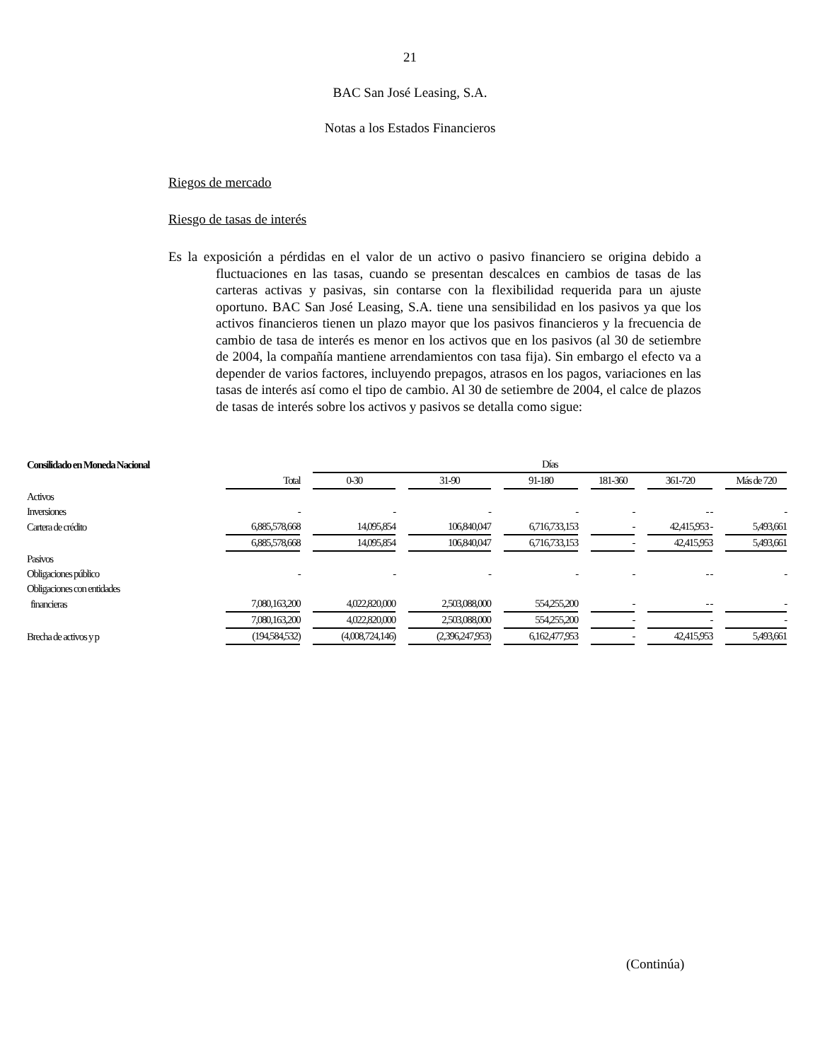21
BAC San José Leasing, S.A.
Notas a los Estados Financieros
Riegos de mercado
Riesgo de tasas de interés
Es la exposición a pérdidas en el valor de un activo o pasivo financiero se origina debido a fluctuaciones en las tasas, cuando se presentan descalces en cambios de tasas de las carteras activas y pasivas, sin contarse con la flexibilidad requerida para un ajuste oportuno. BAC San José Leasing, S.A. tiene una sensibilidad en los pasivos ya que los activos financieros tienen un plazo mayor que los pasivos financieros y la frecuencia de cambio de tasa de interés es menor en los activos que en los pasivos (al 30 de setiembre de 2004, la compañía mantiene arrendamientos con tasa fija). Sin embargo el efecto va a depender de varios factores, incluyendo prepagos, atrasos en los pagos, variaciones en las tasas de interés así como el tipo de cambio. Al 30 de setiembre de 2004, el calce de plazos de tasas de interés sobre los activos y pasivos se detalla como sigue:
| Consilidado en Moneda Nacional | | Días | | | | | |
| | Total | 0-30 | 31-90 | 91-180 | 181-360 | 361-720 | Más de 720 |
| Activos | | | | | | | |
| Inversiones | - | - | - | - | - | - - | - |
| Cartera de crédito | 6,885,578,668 | 14,095,854 | 106,840,047 | 6,716,733,153 | - | 42,415,953 - | 5,493,661 |
| | 6,885,578,668 | 14,095,854 | 106,840,047 | 6,716,733,153 | - | 42,415,953 | 5,493,661 |
| Pasivos | | | | | | | |
| Obligaciones público | - | - | - | - | - | - - | - |
| Obligaciones con entidades | | | | | | | |
| financieras | 7,080,163,200 | 4,022,820,000 | 2,503,088,000 | 554,255,200 | - | - - | - |
| | 7,080,163,200 | 4,022,820,000 | 2,503,088,000 | 554,255,200 | - | - | - |
| Brecha de activos y p | (194,584,532) | (4,008,724,146) | (2,396,247,953) | 6,162,477,953 | - | 42,415,953 | 5,493,661 |
(Continúa)